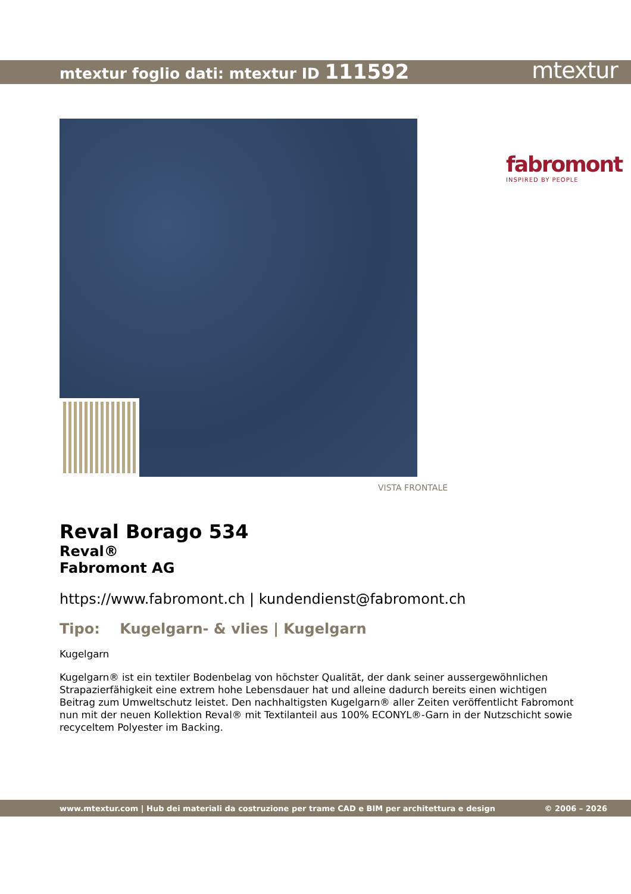mtextur foglio dati: mtextur ID 111592 mtextur
fabromont
INSPIRED BY PEOPLE
VISTA FRONTALE
Reval Borago 534
Reval®
Fabromont AG
https://www.fabromont.ch | kundendienst@fabromont.ch
Tipo: Kugelgarn- & vlies | Kugelgarn
Kugelgarn
Kugelgarn® ist ein textiler Bodenbelag von höchster Qualität, der dank seiner aussergewöhnlichen Strapazierfähigkeit eine extrem hohe Lebensdauer hat und alleine dadurch bereits einen wichtigen Beitrag zum Umweltschutz leistet. Den nachhaltigsten Kugelgarn® aller Zeiten veröffentlicht Fabromont nun mit der neuen Kollektion Reval® mit Textilanteil aus 100% ECONYL®-Garn in der Nutzschicht sowie recyceltem Polyester im Backing.
www.mtextur.com | Hub dei materiali da costruzione per trame CAD e BIM per architettura e design © 2006 – 2026